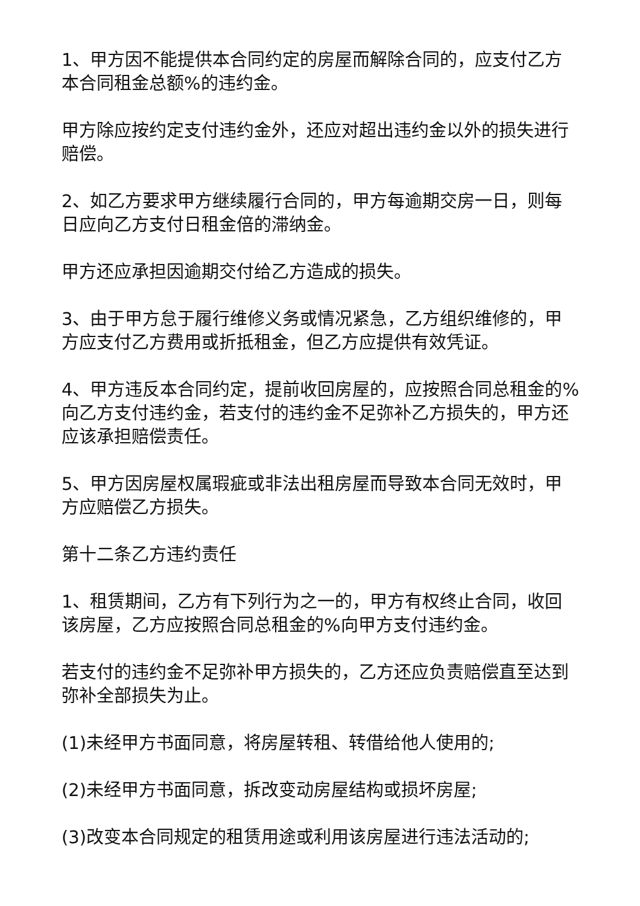1、甲方因不能提供本合同约定的房屋而解除合同的，应支付乙方本合同租金总额%的违约金。
甲方除应按约定支付违约金外，还应对超出违约金以外的损失进行赔偿。
2、如乙方要求甲方继续履行合同的，甲方每逾期交房一日，则每日应向乙方支付日租金倍的滞纳金。
甲方还应承担因逾期交付给乙方造成的损失。
3、由于甲方怠于履行维修义务或情况紧急，乙方组织维修的，甲方应支付乙方费用或折抵租金，但乙方应提供有效凭证。
4、甲方违反本合同约定，提前收回房屋的，应按照合同总租金的%向乙方支付违约金，若支付的违约金不足弥补乙方损失的，甲方还应该承担赔偿责任。
5、甲方因房屋权属瑕疵或非法出租房屋而导致本合同无效时，甲方应赔偿乙方损失。
第十二条乙方违约责任
1、租赁期间，乙方有下列行为之一的，甲方有权终止合同，收回该房屋，乙方应按照合同总租金的%向甲方支付违约金。
若支付的违约金不足弥补甲方损失的，乙方还应负责赔偿直至达到弥补全部损失为止。
(1)未经甲方书面同意，将房屋转租、转借给他人使用的;
(2)未经甲方书面同意，拆改变动房屋结构或损坏房屋;
(3)改变本合同规定的租赁用途或利用该房屋进行违法活动的;